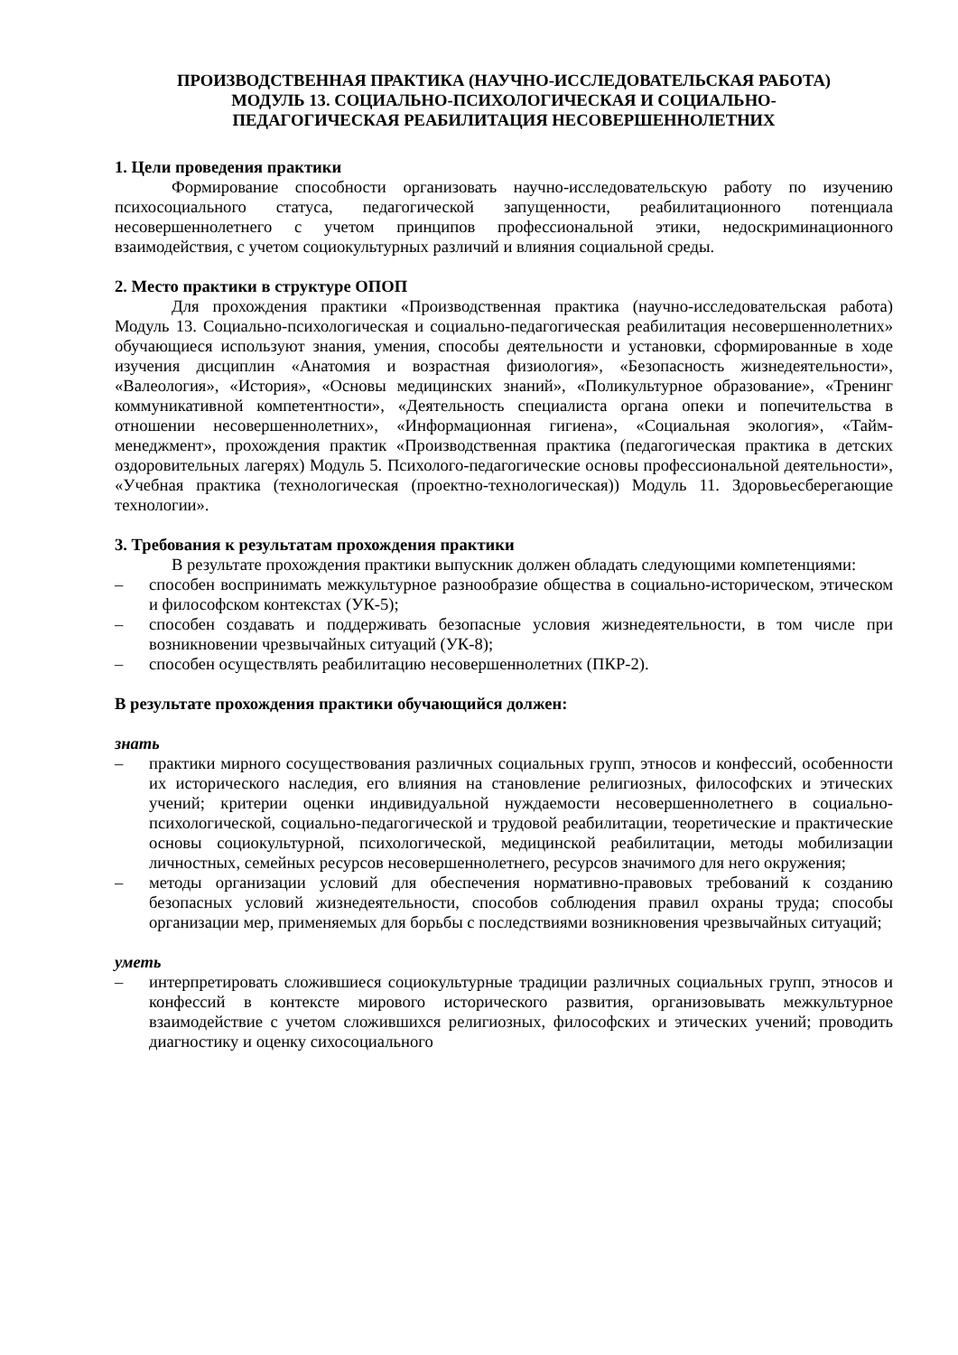ПРОИЗВОДСТВЕННАЯ ПРАКТИКА (НАУЧНО-ИССЛЕДОВАТЕЛЬСКАЯ РАБОТА)
МОДУЛЬ 13. СОЦИАЛЬНО-ПСИХОЛОГИЧЕСКАЯ И СОЦИАЛЬНО-
ПЕДАГОГИЧЕСКАЯ РЕАБИЛИТАЦИЯ НЕСОВЕРШЕННОЛЕТНИХ
1. Цели проведения практики
Формирование способности организовать научно-исследовательскую работу по изучению психосоциального статуса, педагогической запущенности, реабилитационного потенциала несовершеннолетнего с учетом принципов профессиональной этики, недоскриминационного взаимодействия, с учетом социокультурных различий и влияния социальной среды.
2. Место практики в структуре ОПОП
Для прохождения практики «Производственная практика (научно-исследовательская работа) Модуль 13. Социально-психологическая и социально-педагогическая реабилитация несовершеннолетних» обучающиеся используют знания, умения, способы деятельности и установки, сформированные в ходе изучения дисциплин «Анатомия и возрастная физиология», «Безопасность жизнедеятельности», «Валеология», «История», «Основы медицинских знаний», «Поликультурное образование», «Тренинг коммуникативной компетентности», «Деятельность специалиста органа опеки и попечительства в отношении несовершеннолетних», «Информационная гигиена», «Социальная экология», «Тайм-менеджмент», прохождения практик «Производственная практика (педагогическая практика в детских оздоровительных лагерях) Модуль 5. Психолого-педагогические основы профессиональной деятельности», «Учебная практика (технологическая (проектно-технологическая)) Модуль 11. Здоровьесберегающие технологии».
3. Требования к результатам прохождения практики
В результате прохождения практики выпускник должен обладать следующими компетенциями:
– способен воспринимать межкультурное разнообразие общества в социально-историческом, этическом и философском контекстах (УК-5);
– способен создавать и поддерживать безопасные условия жизнедеятельности, в том числе при возникновении чрезвычайных ситуаций (УК-8);
– способен осуществлять реабилитацию несовершеннолетних (ПКР-2).
В результате прохождения практики обучающийся должен:
знать
– практики мирного сосуществования различных социальных групп, этносов и конфессий, особенности их исторического наследия, его влияния на становление религиозных, философских и этических учений; критерии оценки индивидуальной нуждаемости несовершеннолетнего в социально-психологической, социально-педагогической и трудовой реабилитации, теоретические и практические основы социокультурной, психологической, медицинской реабилитации, методы мобилизации личностных, семейных ресурсов несовершеннолетнего, ресурсов значимого для него окружения;
– методы организации условий для обеспечения нормативно-правовых требований к созданию безопасных условий жизнедеятельности, способов соблюдения правил охраны труда; способы организации мер, применяемых для борьбы с последствиями возникновения чрезвычайных ситуаций;
уметь
– интерпретировать сложившиеся социокультурные традиции различных социальных групп, этносов и конфессий в контексте мирового исторического развития, организовывать межкультурное взаимодействие с учетом сложившихся религиозных, философских и этических учений; проводить диагностику и оценку сихосоциального